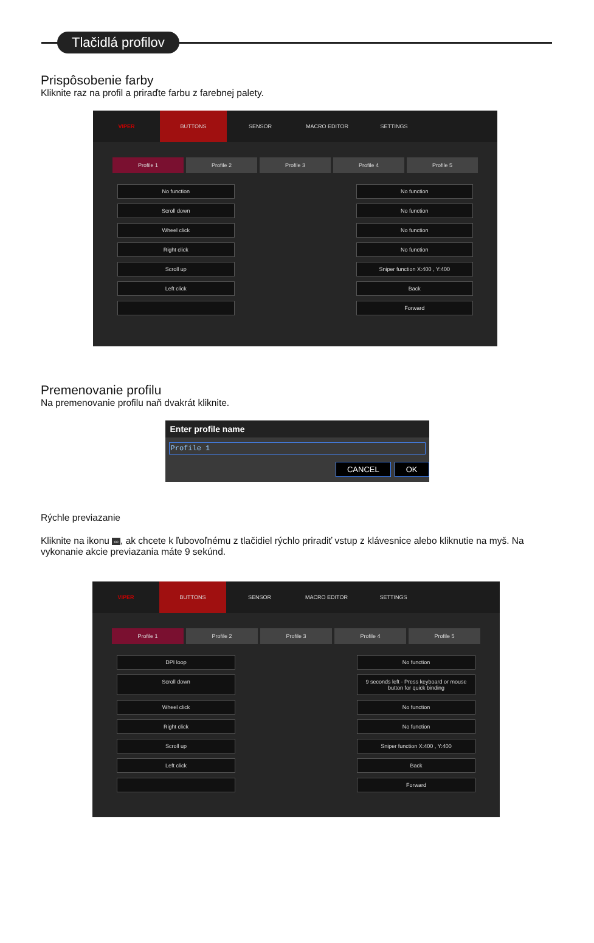Tlačidlá profilov
Prispôsobenie farby
Kliknite raz na profil a priraďte farbu z farebnej palety.
VIPER BUTTONS SENSOR MACRO EDITOR SETTINGS
Profile 1 Profile 2 Profile 3 Profile 4 Profile 5
No function
No function
Scroll down
No function
Wheel click
No function
Right click
No function
Scroll up
Sniper function X:400 , Y:400
Left click
Back
Forward
Premenovanie profilu
Na premenovanie profilu naň dvakrát kliknite.
Enter profile name
Profile 1
CANCEL OK
Rýchle previazanie
Kliknite na ikonu ∞, ak chcete k ľubovoľnému z tlačidiel rýchlo priradiť vstup z klávesnice alebo kliknutie na myš. Na vykonanie akcie previazania máte 9 sekúnd.
VIPER BUTTONS SENSOR MACRO EDITOR SETTINGS
Profile 1 Profile 2 Profile 3 Profile 4 Profile 5
DPI loop
No function
Scroll down
9 seconds left - Press keyboard or mouse button for quick binding
Wheel click
No function
Right click
No function
Scroll up
Sniper function X:400 , Y:400
Left click
Back
Forward